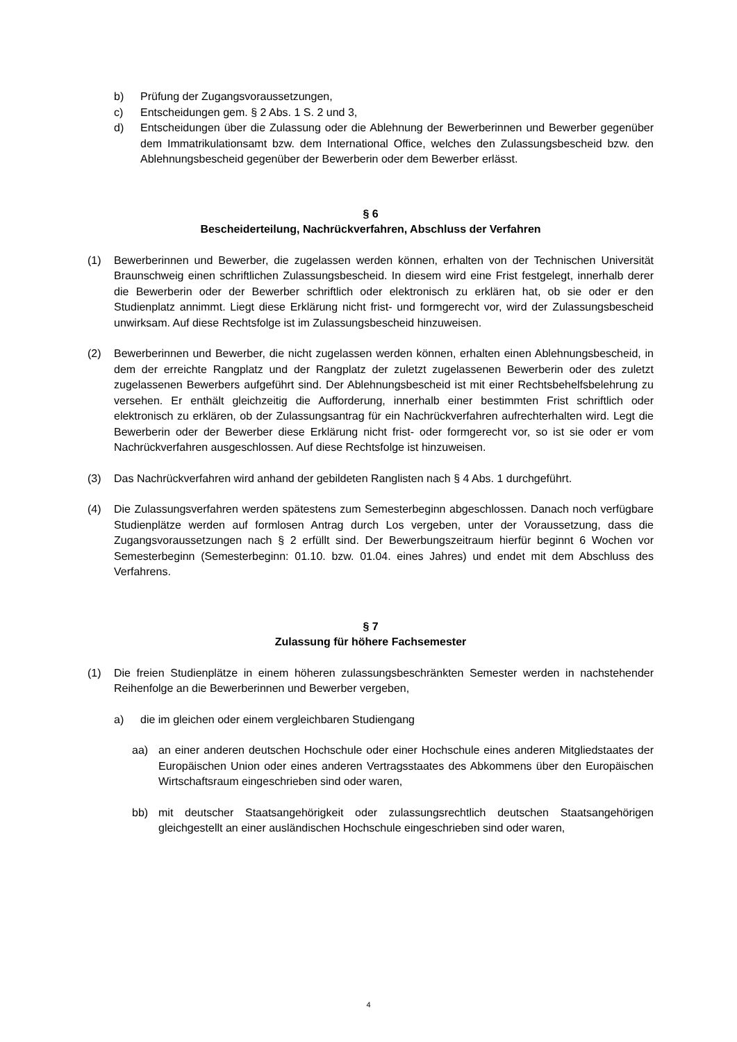b) Prüfung der Zugangsvoraussetzungen,
c) Entscheidungen gem. § 2 Abs. 1 S. 2 und 3,
d) Entscheidungen über die Zulassung oder die Ablehnung der Bewerberinnen und Bewerber gegenüber dem Immatrikulationsamt bzw. dem International Office, welches den Zulassungsbescheid bzw. den Ablehnungsbescheid gegenüber der Bewerberin oder dem Bewerber erlässt.
§ 6
Bescheiderteilung, Nachrückverfahren, Abschluss der Verfahren
(1) Bewerberinnen und Bewerber, die zugelassen werden können, erhalten von der Technischen Universität Braunschweig einen schriftlichen Zulassungsbescheid. In diesem wird eine Frist festgelegt, innerhalb derer die Bewerberin oder der Bewerber schriftlich oder elektronisch zu erklären hat, ob sie oder er den Studienplatz annimmt. Liegt diese Erklärung nicht frist- und formgerecht vor, wird der Zulassungsbescheid unwirksam. Auf diese Rechtsfolge ist im Zulassungsbescheid hinzuweisen.
(2) Bewerberinnen und Bewerber, die nicht zugelassen werden können, erhalten einen Ablehnungsbescheid, in dem der erreichte Rangplatz und der Rangplatz der zuletzt zugelassenen Bewerberin oder des zuletzt zugelassenen Bewerbers aufgeführt sind. Der Ablehnungsbescheid ist mit einer Rechtsbehelfsbelehrung zu versehen. Er enthält gleichzeitig die Aufforderung, innerhalb einer bestimmten Frist schriftlich oder elektronisch zu erklären, ob der Zulassungsantrag für ein Nachrückverfahren aufrechterhalten wird. Legt die Bewerberin oder der Bewerber diese Erklärung nicht frist- oder formgerecht vor, so ist sie oder er vom Nachrückverfahren ausgeschlossen. Auf diese Rechtsfolge ist hinzuweisen.
(3) Das Nachrückverfahren wird anhand der gebildeten Ranglisten nach § 4 Abs. 1 durchgeführt.
(4) Die Zulassungsverfahren werden spätestens zum Semesterbeginn abgeschlossen. Danach noch verfügbare Studienplätze werden auf formlosen Antrag durch Los vergeben, unter der Voraussetzung, dass die Zugangsvoraussetzungen nach § 2 erfüllt sind. Der Bewerbungszeitraum hierfür beginnt 6 Wochen vor Semesterbeginn (Semesterbeginn: 01.10. bzw. 01.04. eines Jahres) und endet mit dem Abschluss des Verfahrens.
§ 7
Zulassung für höhere Fachsemester
(1) Die freien Studienplätze in einem höheren zulassungsbeschränkten Semester werden in nachstehender Reihenfolge an die Bewerberinnen und Bewerber vergeben,
a) die im gleichen oder einem vergleichbaren Studiengang
aa) an einer anderen deutschen Hochschule oder einer Hochschule eines anderen Mitgliedstaates der Europäischen Union oder eines anderen Vertragsstaates des Abkommens über den Europäischen Wirtschaftsraum eingeschrieben sind oder waren,
bb) mit deutscher Staatsangehörigkeit oder zulassungsrechtlich deutschen Staatsangehörigen gleichgestellt an einer ausländischen Hochschule eingeschrieben sind oder waren,
4